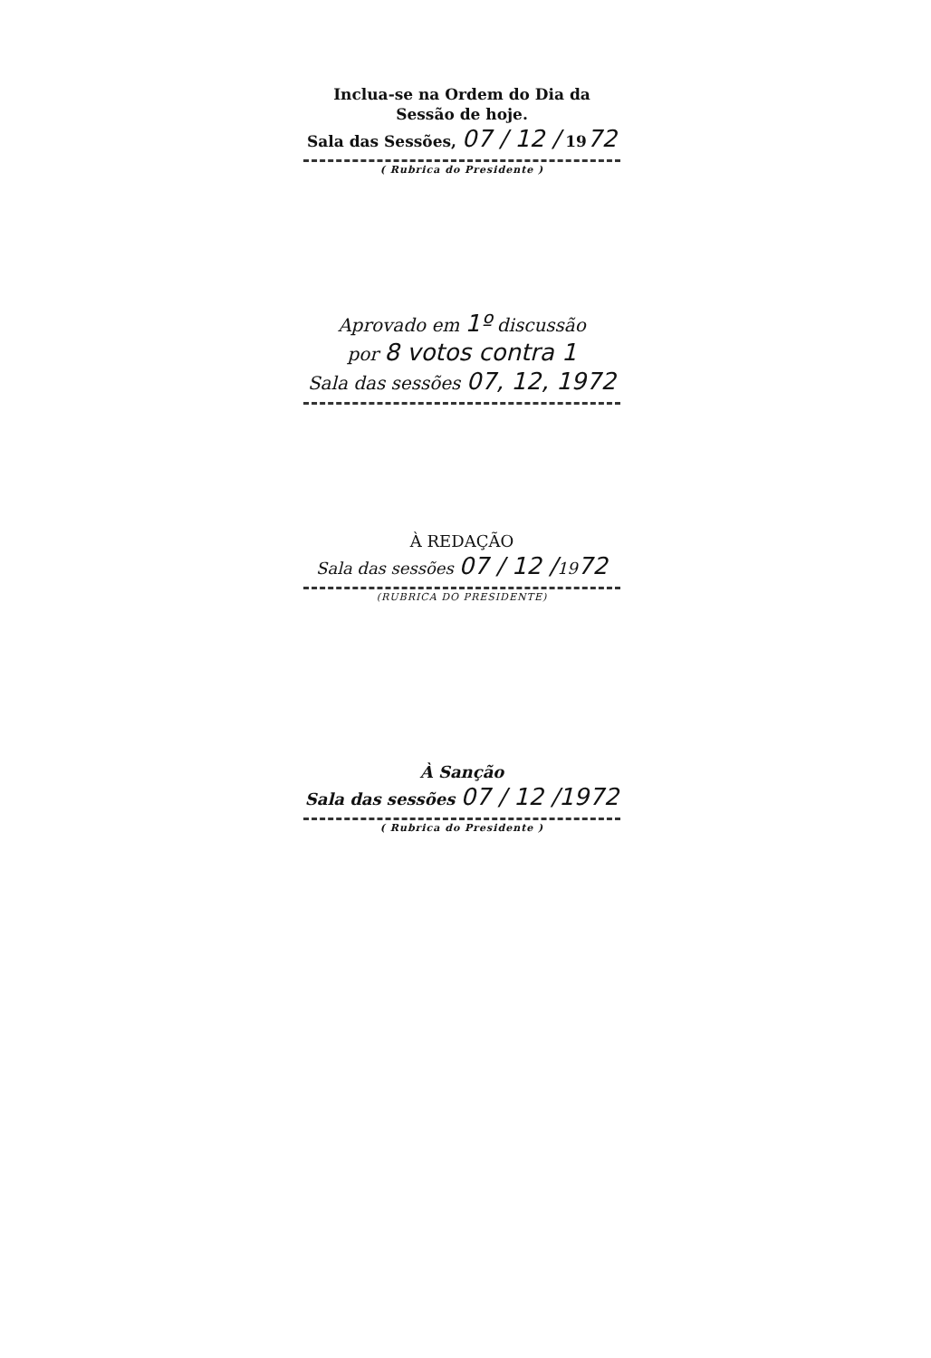Inclua-se na Ordem do Dia da
Sessão de hoje.
Sala das Sessões, 07 / 12 / 1972
( Rubrica do Presidente )
Aprovado em 1º discussão
por 8 votos contra 1
Sala das sessões 07, 12, 1972
À REDAÇÃO
Sala das sessões 07 / 12 /1972
(RUBRICA DO PRESIDENTE)
À Sanção
Sala das sessões 07 / 12 /1972
( Rubrica do Presidente )